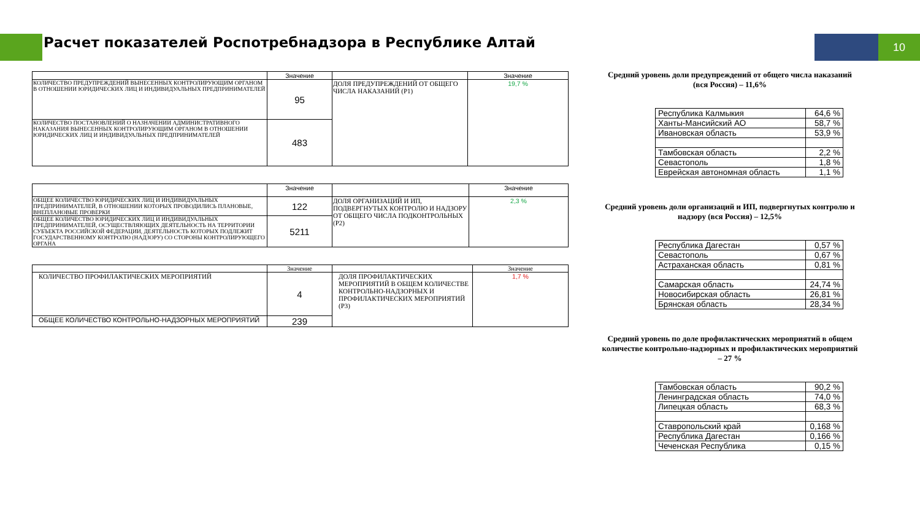Расчет показателей Роспотребнадзора в Республике Алтай
10
| | Значение | | Значение |
| --- | --- | --- | --- |
| КОЛИЧЕСТВО ПРЕДУПРЕЖДЕНИЙ ВЫНЕСЕННЫХ КОНТРОЛИРУЮЩИМ ОРГАНОМ В ОТНОШЕНИИ ЮРИДИЧЕСКИХ ЛИЦ И ИНДИВИДУАЛЬНЫХ ПРЕДПРИНИМАТЕЛЕЙ | 95 | ДОЛЯ ПРЕДУПРЕЖДЕНИЙ ОТ ОБЩЕГО ЧИСЛА НАКАЗАНИЙ (Р1) | 19,7 % |
| КОЛИЧЕСТВО ПОСТАНОВЛЕНИЙ О НАЗНАЧЕНИИ АДМИНИСТРАТИВНОГО НАКАЗАНИЯ ВЫНЕСЕННЫХ КОНТРОЛИРУЮЩИМ ОРГАНОМ В ОТНОШЕНИИ ЮРИДИЧЕСКИХ ЛИЦ И ИНДИВИДУАЛЬНЫХ ПРЕДПРИНИМАТЕЛЕЙ | 483 | | |
| | Значение | | Значение |
| --- | --- | --- | --- |
| ОБЩЕЕ КОЛИЧЕСТВО ЮРИДИЧЕСКИХ ЛИЦ И ИНДИВИДУАЛЬНЫХ ПРЕДПРИНИМАТЕЛЕЙ, В ОТНОШЕНИИ КОТОРЫХ ПРОВОДИЛИСЬ ПЛАНОВЫЕ, ВНЕПЛАНОВЫЕ ПРОВЕРКИ | 122 | ДОЛЯ ОРГАНИЗАЦИЙ И ИП, ПОДВЕРГНУТЫХ КОНТРОЛЮ И НАДЗОРУ ОТ ОБЩЕГО ЧИСЛА ПОДКОНТРОЛЬНЫХ (Р2) | 2,3 % |
| ОБЩЕЕ КОЛИЧЕСТВО ЮРИДИЧЕСКИХ ЛИЦ И ИНДИВИДУАЛЬНЫХ ПРЕДПРИНИМАТЕЛЕЙ, ОСУЩЕСТВЛЯЮЩИХ ДЕЯТЕЛЬНОСТЬ НА ТЕРРИТОРИИ СУБЪЕКТА РОССИЙСКОЙ ФЕДЕРАЦИИ, ДЕЯТЕЛЬНОСТЬ КОТОРЫХ ПОДЛЕЖИТ ГОСУДАРСТВЕННОМУ КОНТРОЛЮ (НАДЗОРУ) СО СТОРОНЫ КОНТРОЛИРУЮЩЕГО ОРГАНА | 5211 | | |
| | Значение | | Значение |
| --- | --- | --- | --- |
| КОЛИЧЕСТВО ПРОФИЛАКТИЧЕСКИХ МЕРОПРИЯТИЙ | 4 | ДОЛЯ ПРОФИЛАКТИЧЕСКИХ МЕРОПРИЯТИЙ В ОБЩЕМ КОЛИЧЕСТВЕ КОНТРОЛЬНО-НАДЗОРНЫХ И ПРОФИЛАКТИЧЕСКИХ МЕРОПРИЯТИЙ (Р3) | 1,7 % |
| ОБЩЕЕ КОЛИЧЕСТВО КОНТРОЛЬНО-НАДЗОРНЫХ МЕРОПРИЯТИЙ | 239 | | |
Средний уровень доли предупреждений от общего числа наказаний (вся Россия) – 11,6%
| Республика Калмыкия | 64,6 % |
| Ханты-Мансийский АО | 58,7 % |
| Ивановская область | 53,9 % |
| Тамбовская область | 2,2 % |
| Севастополь | 1,8 % |
| Еврейская автономная область | 1,1 % |
Средний уровень доли организаций и ИП, подвергнутых контролю и надзору (вся Россия) – 12,5%
| Республика Дагестан | 0,57 % |
| Севастополь | 0,67 % |
| Астраханская область | 0,81 % |
| Самарская область | 24,74 % |
| Новосибирская область | 26,81 % |
| Брянская область | 28,34 % |
Средний уровень по доле профилактических мероприятий в общем количестве контрольно-надзорных и профилактических мероприятий – 27 %
| Тамбовская область | 90,2 % |
| Ленинградская область | 74,0 % |
| Липецкая область | 68,3 % |
| Ставропольский край | 0,168 % |
| Республика Дагестан | 0,166 % |
| Чеченская Республика | 0,15 % |